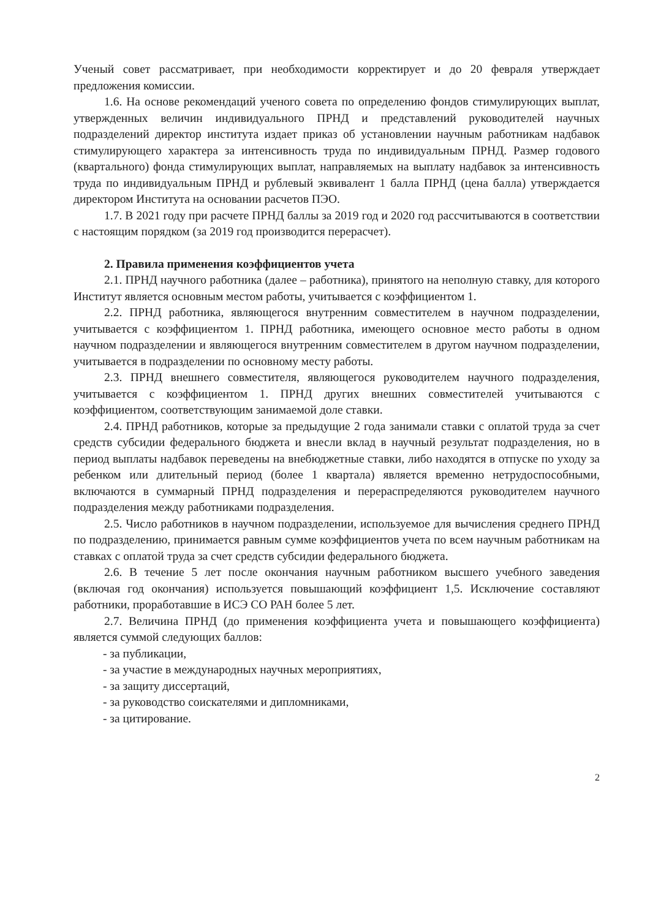Ученый совет рассматривает, при необходимости корректирует и до 20 февраля утверждает предложения комиссии.
1.6. На основе рекомендаций ученого совета по определению фондов стимулирующих выплат, утвержденных величин индивидуального ПРНД и представлений руководителей научных подразделений директор института издает приказ об установлении научным работникам надбавок стимулирующего характера за интенсивность труда по индивидуальным ПРНД. Размер годового (квартального) фонда стимулирующих выплат, направляемых на выплату надбавок за интенсивность труда по индивидуальным ПРНД и рублевый эквивалент 1 балла ПРНД (цена балла) утверждается директором Института на основании расчетов ПЭО.
1.7. В 2021 году при расчете ПРНД баллы за 2019 год и 2020 год рассчитываются в соответствии с настоящим порядком (за 2019 год производится перерасчет).
2. Правила применения коэффициентов учета
2.1. ПРНД научного работника (далее – работника), принятого на неполную ставку, для которого Институт является основным местом работы, учитывается с коэффициентом 1.
2.2. ПРНД работника, являющегося внутренним совместителем в научном подразделении, учитывается с коэффициентом 1. ПРНД работника, имеющего основное место работы в одном научном подразделении и являющегося внутренним совместителем в другом научном подразделении, учитывается в подразделении по основному месту работы.
2.3. ПРНД внешнего совместителя, являющегося руководителем научного подразделения, учитывается с коэффициентом 1. ПРНД других внешних совместителей учитываются с коэффициентом, соответствующим занимаемой доле ставки.
2.4. ПРНД работников, которые за предыдущие 2 года занимали ставки с оплатой труда за счет средств субсидии федерального бюджета и внесли вклад в научный результат подразделения, но в период выплаты надбавок переведены на внебюджетные ставки, либо находятся в отпуске по уходу за ребенком или длительный период (более 1 квартала) является временно нетрудоспособными, включаются в суммарный ПРНД подразделения и перераспределяются руководителем научного подразделения между работниками подразделения.
2.5. Число работников в научном подразделении, используемое для вычисления среднего ПРНД по подразделению, принимается равным сумме коэффициентов учета по всем научным работникам на ставках с оплатой труда за счет средств субсидии федерального бюджета.
2.6. В течение 5 лет после окончания научным работником высшего учебного заведения (включая год окончания) используется повышающий коэффициент 1,5. Исключение составляют работники, проработавшие в ИСЭ СО РАН более 5 лет.
2.7. Величина ПРНД (до применения коэффициента учета и повышающего коэффициента) является суммой следующих баллов:
- за публикации,
- за участие в международных научных мероприятиях,
- за защиту диссертаций,
- за руководство соискателями и дипломниками,
- за цитирование.
2